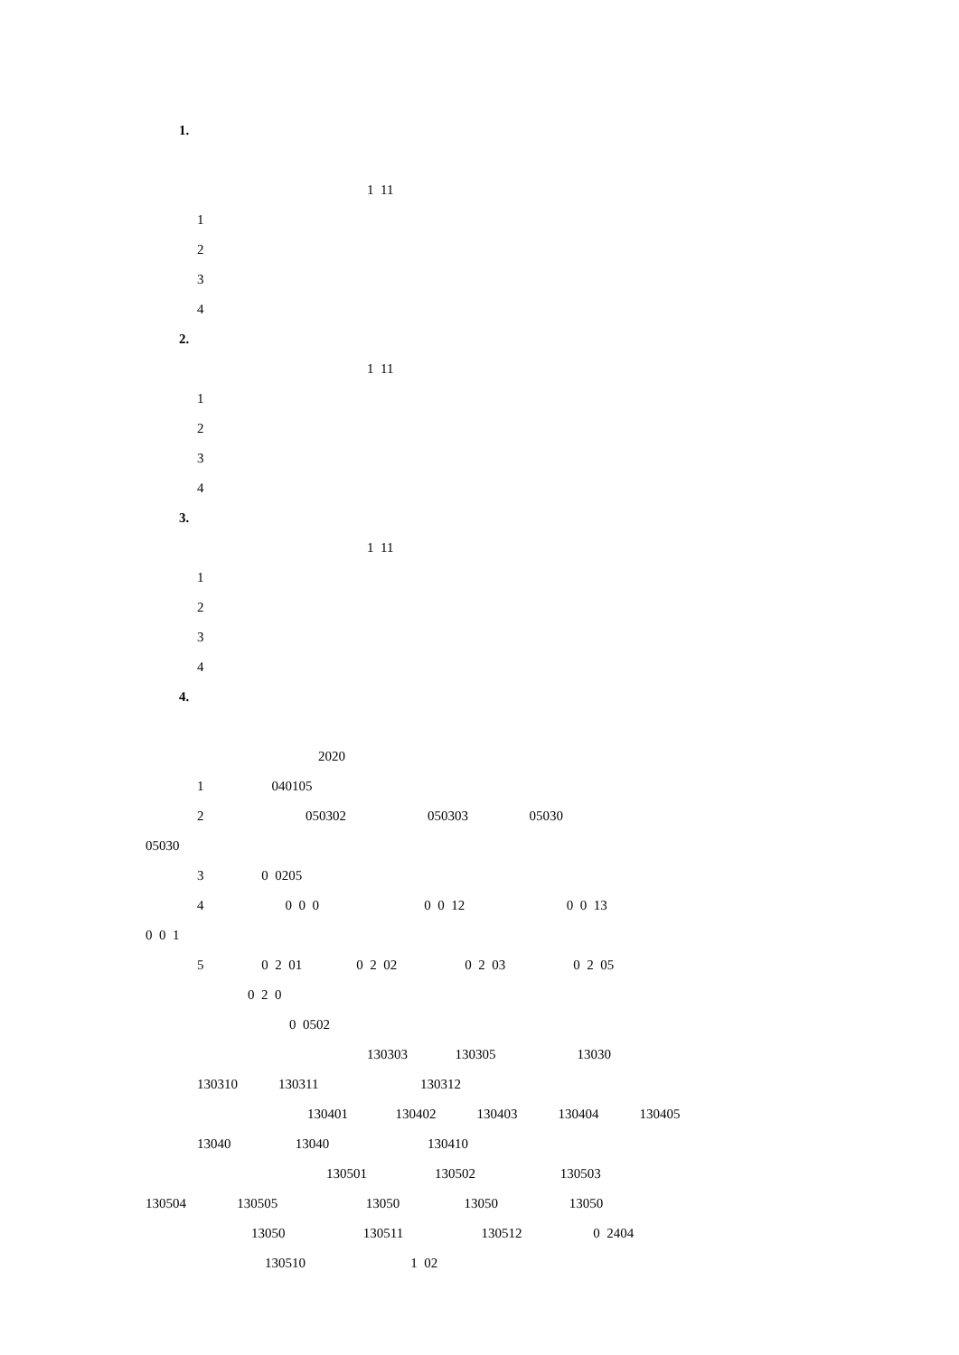1.
1 11
1
2
3
4
2.
1 11
1
2
3
4
3.
1 11
1
2
3
4
4.
2020
1 040105
2 050302 050303 05030
05030
3 0 0205
4 0 0 0 0 0 12 0 0 13
0 0 1
5 0 2 01 0 2 02 0 2 03 0 2 05
0 2 0
0 0502
130303 130305 13030
130310 130311 130312
130401 130402 130403 130404 130405
13040 13040 130410
130501 130502 130503
130504 130505 13050 13050 13050
13050 130511 130512 0 2404
130510 1 02